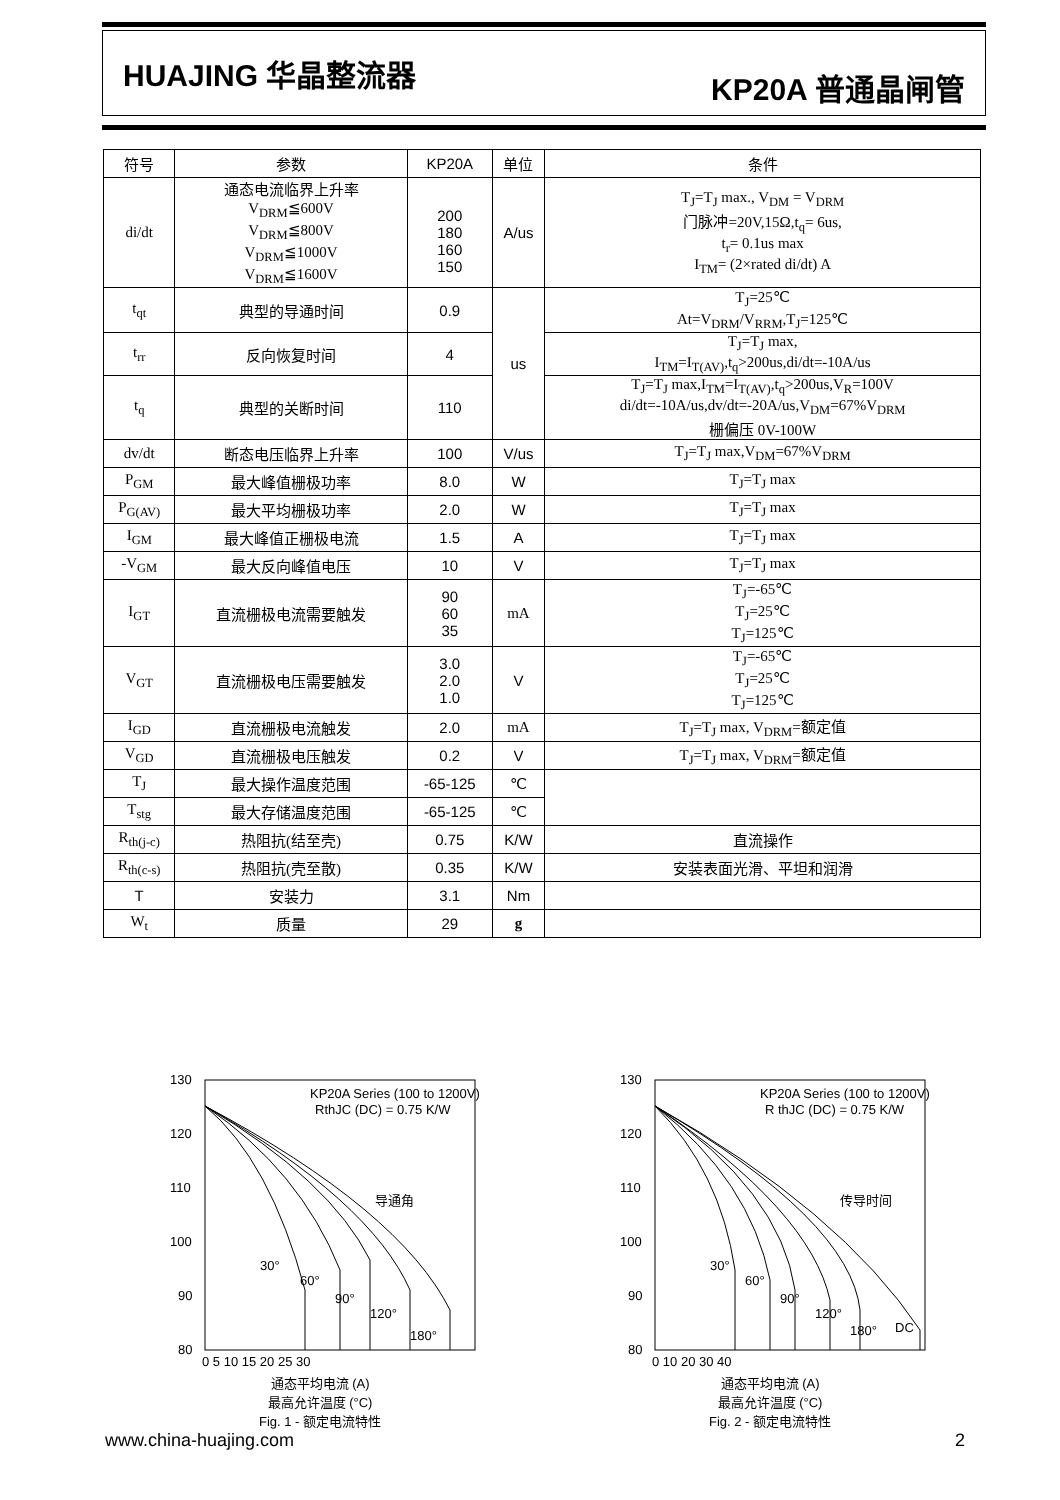HUAJING 华晶整流器
KP20A 普通晶闸管
| 符号 | 参数 | KP20A | 单位 | 条件 |
| --- | --- | --- | --- | --- |
| di/dt | 通态电流临界上升率 V<sub>DRM</sub>≦600V V<sub>DRM</sub>≦800V V<sub>DRM</sub>≦1000V V<sub>DRM</sub>≦1600V | 200 180 160 150 | A/us | T<sub>J</sub>=T<sub>J</sub> max., V<sub>DM</sub> = V<sub>DRM</sub> 门脉冲=20V,15Ω,t<sub>q</sub>= 6us, t<sub>r</sub>= 0.1us max I<sub>TM</sub>= (2×rated di/dt) A |
| t<sub>qt</sub> | 典型的导通时间 | 0.9 | us | T<sub>J</sub>=25℃ At=V<sub>DRM</sub>/V<sub>RRM</sub>,T<sub>J</sub>=125℃ |
| t<sub>rr</sub> | 反向恢复时间 | 4 | | T<sub>J</sub>=T<sub>J</sub> max, I<sub>TM</sub>=I<sub>T(AV)</sub>,t<sub>q</sub>>200us,di/dt=-10A/us |
| t<sub>q</sub> | 典型的关断时间 | 110 | | T<sub>J</sub>=T<sub>J</sub> max,I<sub>TM</sub>=I<sub>T(AV)</sub>,t<sub>q</sub>>200us,V<sub>R</sub>=100V di/dt=-10A/us,dv/dt=-20A/us,V<sub>DM</sub>=67%V<sub>DRM</sub> 栅偏压 0V-100W |
| dv/dt | 断态电压临界上升率 | 100 | V/us | T<sub>J</sub>=T<sub>J</sub> max,V<sub>DM</sub>=67%V<sub>DRM</sub> |
| P<sub>GM</sub> | 最大峰值栅极功率 | 8.0 | W | T<sub>J</sub>=T<sub>J</sub> max |
| P<sub>G(AV)</sub> | 最大平均栅极功率 | 2.0 | W | T<sub>J</sub>=T<sub>J</sub> max |
| I<sub>GM</sub> | 最大峰值正栅极电流 | 1.5 | A | T<sub>J</sub>=T<sub>J</sub> max |
| -V<sub>GM</sub> | 最大反向峰值电压 | 10 | V | T<sub>J</sub>=T<sub>J</sub> max |
| I<sub>GT</sub> | 直流栅极电流需要触发 | 90 60 35 | mA | T<sub>J</sub>=-65℃ T<sub>J</sub>=25℃ T<sub>J</sub>=125℃ |
| V<sub>GT</sub> | 直流栅极电压需要触发 | 3.0 2.0 1.0 | V | T<sub>J</sub>=-65℃ T<sub>J</sub>=25℃ T<sub>J</sub>=125℃ |
| I<sub>GD</sub> | 直流栅极电流触发 | 2.0 | mA | T<sub>J</sub>=T<sub>J</sub> max, V<sub>DRM</sub>=额定值 |
| V<sub>GD</sub> | 直流栅极电压触发 | 0.2 | V | T<sub>J</sub>=T<sub>J</sub> max, V<sub>DRM</sub>=额定值 |
| T<sub>J</sub> | 最大操作温度范围 | -65-125 | ℃ | |
| T<sub>stg</sub> | 最大存储温度范围 | -65-125 | ℃ | |
| R<sub>th(j-c)</sub> | 热阻抗(结至壳) | 0.75 | K/W | 直流操作 |
| R<sub>th(c-s)</sub> | 热阻抗(壳至散) | 0.35 | K/W | 安装表面光滑、平坦和润滑 |
| T | 安装力 | 3.1 | Nm | |
| W<sub>t</sub> | 质量 | 29 | g | |
KP20A Series (100 to 1200V)
RthJC (DC) = 0.75 K/W
导通角
30°
60°
90°
120°
180°
130
120
110
100
90
80
0 5 10 15 20 25 30
通态平均电流 (A)
最高允许温度 (°C)
Fig. 1 - 额定电流特性
KP20A Series (100 to 1200V)
R thJC (DC) = 0.75 K/W
传导时间
30°
60°
90°
120°
180°
DC
130
120
110
100
90
80
0 10 20 30 40
通态平均电流 (A)
最高允许温度 (°C)
Fig. 2 - 额定电流特性
www.china-huajing.com 2